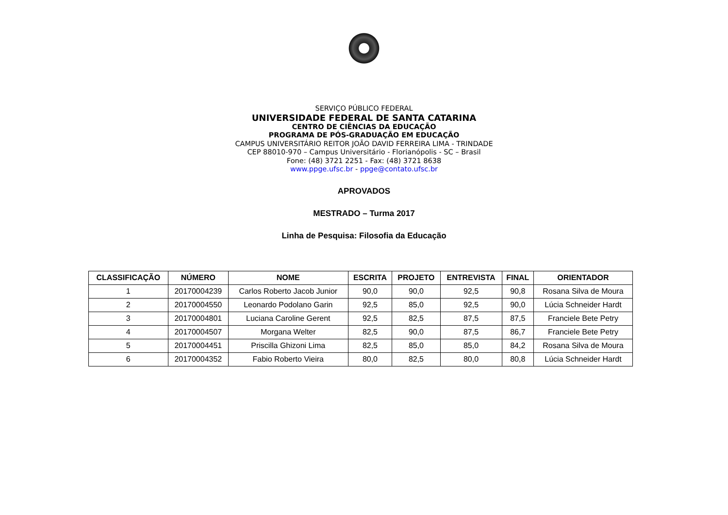SERVIÇO PÚBLICO FEDERAL
UNIVERSIDADE FEDERAL DE SANTA CATARINA
CENTRO DE CIÊNCIAS DA EDUCAÇÃO
PROGRAMA DE PÓS-GRADUAÇÃO EM EDUCAÇÃO
CAMPUS UNIVERSITÁRIO REITOR JOÃO DAVID FERREIRA LIMA - TRINDADE
CEP 88010-970 – Campus Universitário - Florianópolis - SC – Brasil
Fone: (48) 3721 2251 - Fax: (48) 3721 8638
www.ppge.ufsc.br - ppge@contato.ufsc.br
APROVADOS
MESTRADO – Turma 2017
Linha de Pesquisa: Filosofia da Educação
| CLASSIFICAÇÃO | NÚMERO | NOME | ESCRITA | PROJETO | ENTREVISTA | FINAL | ORIENTADOR |
| --- | --- | --- | --- | --- | --- | --- | --- |
| 1 | 20170004239 | Carlos Roberto Jacob Junior | 90,0 | 90,0 | 92,5 | 90,8 | Rosana Silva de Moura |
| 2 | 20170004550 | Leonardo Podolano Garin | 92,5 | 85,0 | 92,5 | 90,0 | Lúcia Schneider Hardt |
| 3 | 20170004801 | Luciana Caroline Gerent | 92,5 | 82,5 | 87,5 | 87,5 | Franciele Bete Petry |
| 4 | 20170004507 | Morgana Welter | 82,5 | 90,0 | 87,5 | 86,7 | Franciele Bete Petry |
| 5 | 20170004451 | Priscilla Ghizoni Lima | 82,5 | 85,0 | 85,0 | 84,2 | Rosana Silva de Moura |
| 6 | 20170004352 | Fabio Roberto Vieira | 80,0 | 82,5 | 80,0 | 80,8 | Lúcia Schneider Hardt |